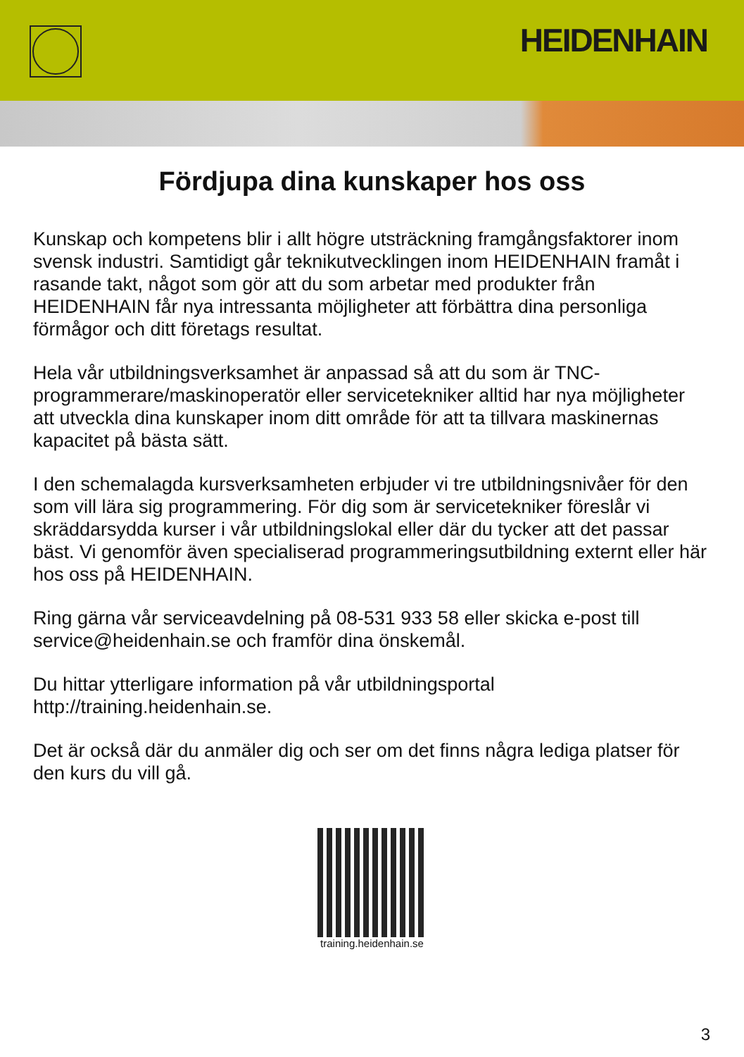HEIDENHAIN
Fördjupa dina kunskaper hos oss
Kunskap och kompetens blir i allt högre utsträckning framgångsfaktorer inom svensk industri. Samtidigt går teknikutvecklingen inom HEIDENHAIN framåt i rasande takt, något som gör att du som arbetar med produkter från HEIDENHAIN får nya intressanta möjligheter att förbättra dina personliga förmågor och ditt företags resultat.
Hela vår utbildningsverksamhet är anpassad så att du som är TNC-programmerare/maskinoperatör eller servicetekniker alltid har nya möjligheter att utveckla dina kunskaper inom ditt område för att ta tillvara maskinernas kapacitet på bästa sätt.
I den schemalagda kursverksamheten erbjuder vi tre utbildningsnivåer för den som vill lära sig programmering. För dig som är servicetekniker föreslår vi skräddarsydda kurser i vår utbildningslokal eller där du tycker att det passar bäst. Vi genomför även specialiserad programmeringsutbildning externt eller här hos oss på HEIDENHAIN.
Ring gärna vår serviceavdelning på 08-531 933 58 eller skicka e-post till service@heidenhain.se och framför dina önskemål.
Du hittar ytterligare information på vår utbildningsportal http://training.heidenhain.se.
Det är också där du anmäler dig och ser om det finns några lediga platser för den kurs du vill gå.
training.heidenhain.se
3